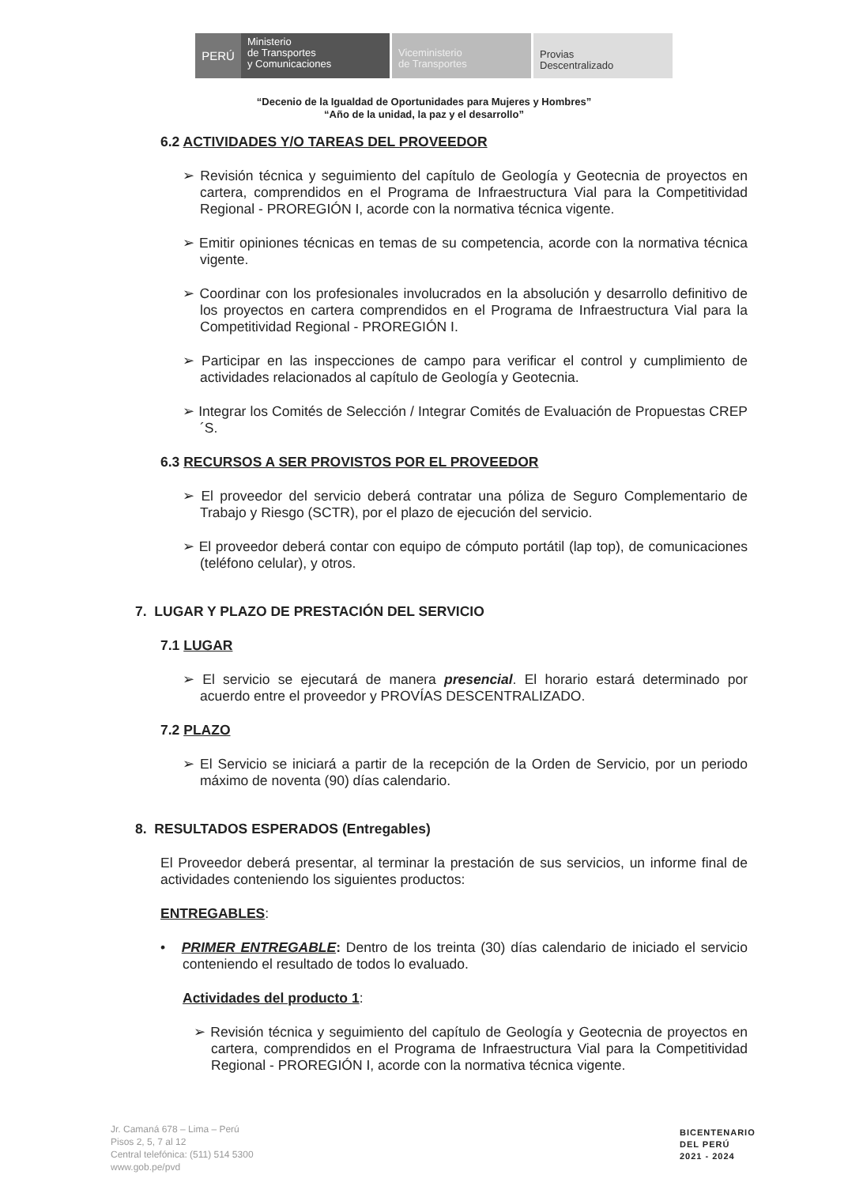PERÚ
Ministerio
de Transportes
y Comunicaciones
Viceministerio
de Transportes
Provias
Descentralizado
“Decenio de la Igualdad de Oportunidades para Mujeres y Hombres”
“Año de la unidad, la paz y el desarrollo”
6.2 ACTIVIDADES Y/O TAREAS DEL PROVEEDOR
➢ Revisión técnica y seguimiento del capítulo de Geología y Geotecnia de proyectos en cartera, comprendidos en el Programa de Infraestructura Vial para la Competitividad Regional - PROREGIÓN I, acorde con la normativa técnica vigente.
➢ Emitir opiniones técnicas en temas de su competencia, acorde con la normativa técnica vigente.
➢ Coordinar con los profesionales involucrados en la absolución y desarrollo definitivo de los proyectos en cartera comprendidos en el Programa de Infraestructura Vial para la Competitividad Regional - PROREGIÓN I.
➢ Participar en las inspecciones de campo para verificar el control y cumplimiento de actividades relacionados al capítulo de Geología y Geotecnia.
➢ Integrar los Comités de Selección / Integrar Comités de Evaluación de Propuestas CREP´S.
6.3 RECURSOS A SER PROVISTOS POR EL PROVEEDOR
➢ El proveedor del servicio deberá contratar una póliza de Seguro Complementario de Trabajo y Riesgo (SCTR), por el plazo de ejecución del servicio.
➢ El proveedor deberá contar con equipo de cómputo portátil (lap top), de comunicaciones (teléfono celular), y otros.
7. LUGAR Y PLAZO DE PRESTACIÓN DEL SERVICIO
7.1 LUGAR
➢ El servicio se ejecutará de manera presencial. El horario estará determinado por acuerdo entre el proveedor y PROVÍAS DESCENTRALIZADO.
7.2 PLAZO
➢ El Servicio se iniciará a partir de la recepción de la Orden de Servicio, por un periodo máximo de noventa (90) días calendario.
8. RESULTADOS ESPERADOS (Entregables)
El Proveedor deberá presentar, al terminar la prestación de sus servicios, un informe final de actividades conteniendo los siguientes productos:
ENTREGABLES:
• PRIMER ENTREGABLE: Dentro de los treinta (30) días calendario de iniciado el servicio conteniendo el resultado de todos lo evaluado.
Actividades del producto 1:
➢ Revisión técnica y seguimiento del capítulo de Geología y Geotecnia de proyectos en cartera, comprendidos en el Programa de Infraestructura Vial para la Competitividad Regional - PROREGIÓN I, acorde con la normativa técnica vigente.
Jr. Camaná 678 – Lima – Perú
Pisos 2, 5, 7 al 12
Central telefónica: (511) 514 5300
www.gob.pe/pvd
BICENTENARIO
DEL PERÚ
2021 - 2024